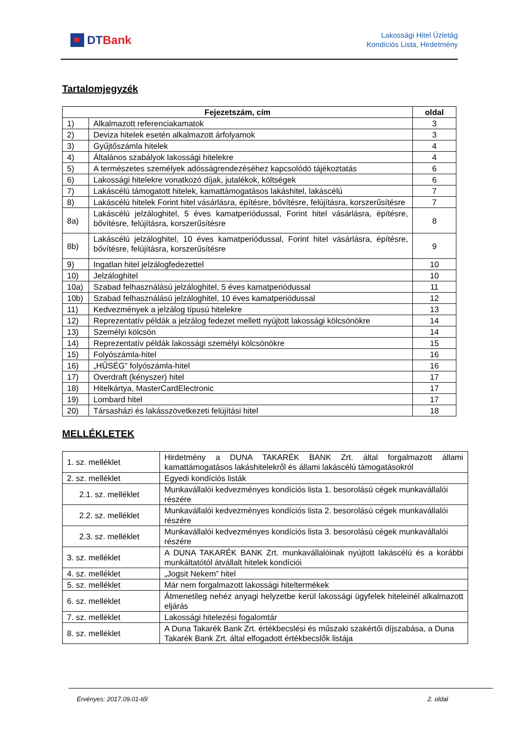DT Bank
Lakossági Hitel Üzletág
Kondíciós Lista, Hirdetmény
Tartalomjegyzék
| Fejezetszám, cím | | oldal |
| --- | --- | --- |
| 1) | Alkalmazott referenciakamatok | 3 |
| 2) | Deviza hitelek esetén alkalmazott árfolyamok | 3 |
| 3) | Gyűjtőszámla hitelek | 4 |
| 4) | Általános szabályok lakossági hitelekre | 4 |
| 5) | A természetes személyek adósságrendezéséhez kapcsolódó tájékoztatás | 6 |
| 6) | Lakossági hitelekre vonatkozó díjak, jutalékok, költségek | 6 |
| 7) | Lakáscélú támogatott hitelek, kamattámogatásos lakáshitel, lakáscélú | 7 |
| 8) | Lakáscélú hitelek Forint hitel vásárlásra, építésre, bővítésre, felújításra, korszerűsítésre | 7 |
| 8a) | Lakáscélú jelzáloghitel, 5 éves kamatperiódussal, Forint hitel vásárlásra, építésre, bővítésre, felújításra, korszerűsítésre | 8 |
| 8b) | Lakáscélú jelzáloghitel, 10 éves kamatperiódussal, Forint hitel vásárlásra, építésre, bővítésre, felújításra, korszerűsítésre | 9 |
| 9) | Ingatlan hitel jelzálogfedezettel | 10 |
| 10) | Jelzáloghitel | 10 |
| 10a) | Szabad felhasználású jelzáloghitel, 5 éves kamatperiódussal | 11 |
| 10b) | Szabad felhasználású jelzáloghitel, 10 éves kamatperiódussal | 12 |
| 11) | Kedvezmények a jelzálog típusú hitelekre | 13 |
| 12) | Reprezentatív példák a jelzálog fedezet mellett nyújtott lakossági kölcsönökre | 14 |
| 13) | Személyi kölcsön | 14 |
| 14) | Reprezentatív példák lakossági személyi kölcsönökre | 15 |
| 15) | Folyószámla-hitel | 16 |
| 16) | „HŰSÉG” folyószámla-hitel | 16 |
| 17) | Overdraft (kényszer) hitel | 17 |
| 18) | Hitelkártya, MasterCardElectronic | 17 |
| 19) | Lombard hitel | 17 |
| 20) | Társasházi és lakásszövetkezeti felújítási hitel | 18 |
MELLÉKLETEK
| 1. sz. melléklet | Hirdetmény a DUNA TAKARÉK BANK Zrt. által forgalmazott állami kamattámogatásos lakáshitelekről és állami lakáscélú támogatásokról |
| 2. sz. melléklet | Egyedi kondíciós listák |
| 2.1. sz. melléklet | Munkavállalói kedvezményes kondíciós lista 1. besorolású cégek munkavállalói részére |
| 2.2. sz. melléklet | Munkavállalói kedvezményes kondíciós lista 2. besorolású cégek munkavállalói részére |
| 2.3. sz. melléklet | Munkavállalói kedvezményes kondíciós lista 3. besorolású cégek munkavállalói részére |
| 3. sz. melléklet | A DUNA TAKARÉK BANK Zrt. munkavállalóinak nyújtott lakáscélú és a korábbi munkáltatótól átvállalt hitelek kondíciói |
| 4. sz. melléklet | „Jogsit Nekem” hitel |
| 5. sz. melléklet | Már nem forgalmazott lakossági hiteltermékek |
| 6. sz. melléklet | Átmenetileg nehéz anyagi helyzetbe kerül lakossági ügyfelek hiteleinél alkalmazott eljárás |
| 7. sz. melléklet | Lakossági hitelezési fogalomtár |
| 8. sz. melléklet | A Duna Takarék Bank Zrt. értékbecslési és műszaki szakértői díjszabása, a Duna Takarék Bank Zrt. által elfogadott értékbecslők listája |
Érvényes: 2017.09.01-től 2. oldal